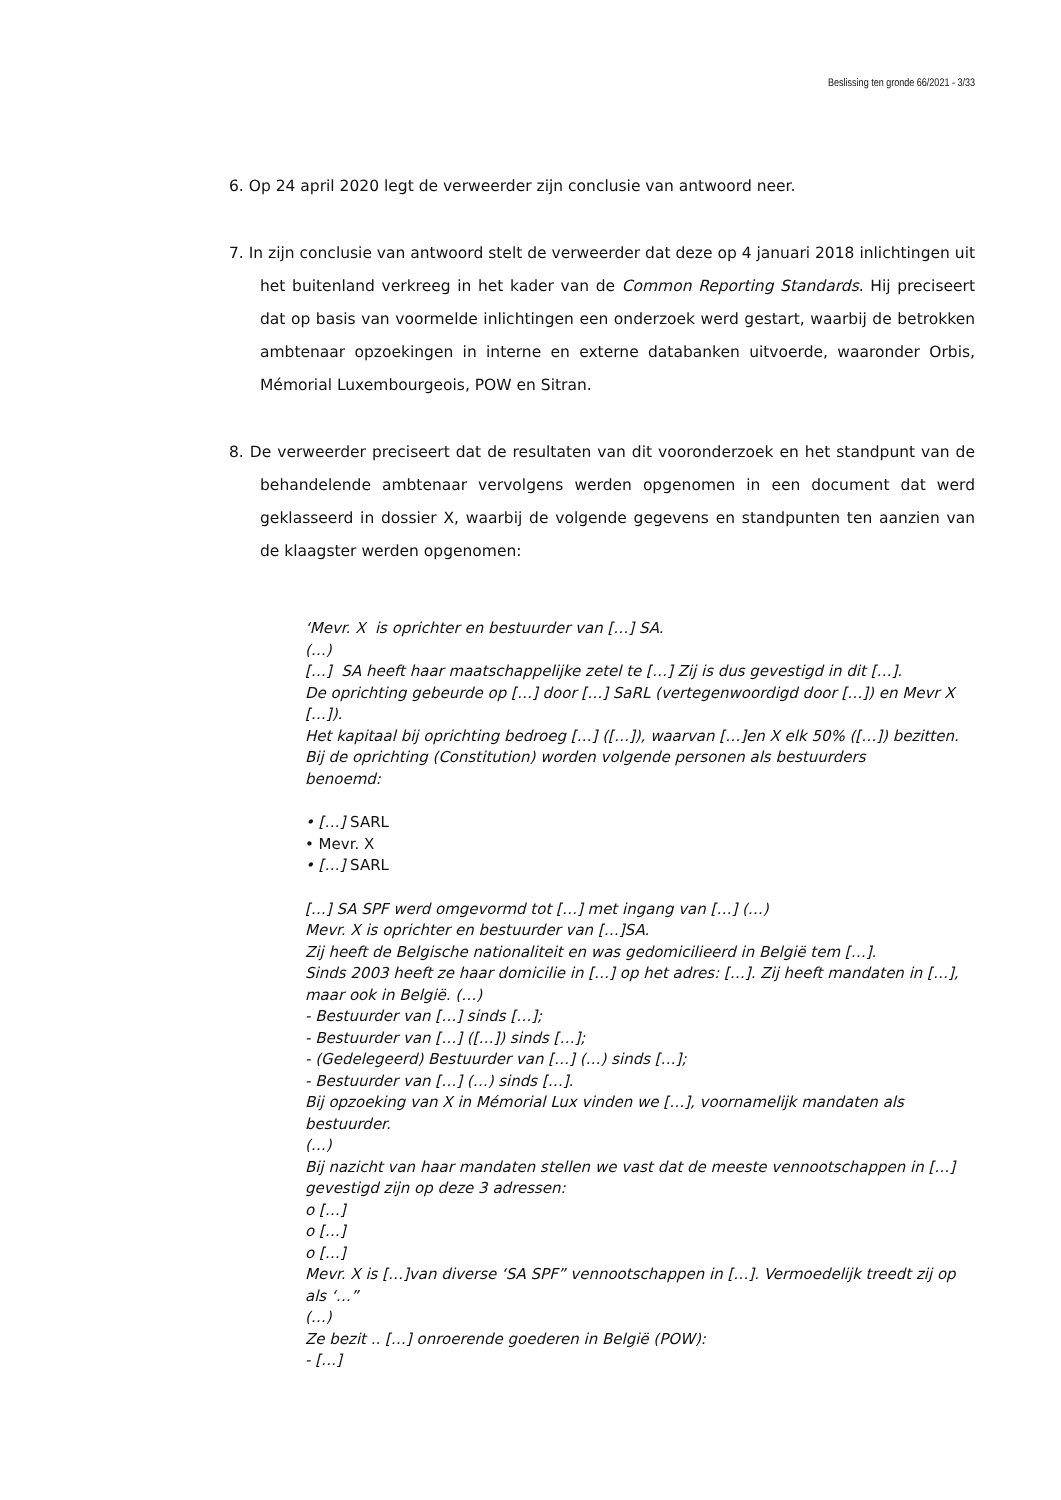Beslissing ten gronde 66/2021 - 3/33
6. Op 24 april 2020 legt de verweerder zijn conclusie van antwoord neer.
7. In zijn conclusie van antwoord stelt de verweerder dat deze op 4 januari 2018 inlichtingen uit het buitenland verkreeg in het kader van de Common Reporting Standards. Hij preciseert dat op basis van voormelde inlichtingen een onderzoek werd gestart, waarbij de betrokken ambtenaar opzoekingen in interne en externe databanken uitvoerde, waaronder Orbis, Mémorial Luxembourgeois, POW en Sitran.
8. De verweerder preciseert dat de resultaten van dit vooronderzoek en het standpunt van de behandelende ambtenaar vervolgens werden opgenomen in een document dat werd geklasseerd in dossier X, waarbij de volgende gegevens en standpunten ten aanzien van de klaagster werden opgenomen:
‘Mevr. X is oprichter en bestuurder van […] SA.
(…)
[…] SA heeft haar maatschappelijke zetel te […] Zij is dus gevestigd in dit […].
De oprichting gebeurde op […] door […] SaRL (vertegenwoordigd door […]) en Mevr X […]).
Het kapitaal bij oprichting bedroeg […] ([…]), waarvan […]en X elk 50% ([…]) bezitten.
Bij de oprichting (Constitution) worden volgende personen als bestuurders
benoemd:
• […] SARL
• Mevr. X
• […] SARL
[…] SA SPF werd omgevormd tot […] met ingang van […] (…)
Mevr. X is oprichter en bestuurder van […]SA.
Zij heeft de Belgische nationaliteit en was gedomicilieerd in België tem […].
Sinds 2003 heeft ze haar domicilie in […] op het adres: […]. Zij heeft mandaten in […], maar ook in België. (…)
- Bestuurder van […] sinds […];
- Bestuurder van […] ([…]) sinds […];
- (Gedelegeerd) Bestuurder van […] (…) sinds […];
- Bestuurder van […] (…) sinds […].
Bij opzoeking van X in Mémorial Lux vinden we […], voornamelijk mandaten als bestuurder.
(…)
Bij nazicht van haar mandaten stellen we vast dat de meeste vennootschappen in […] gevestigd zijn op deze 3 adressen:
o […]
o […]
o […]
Mevr. X is […]van diverse ‘SA SPF” vennootschappen in […]. Vermoedelijk treedt zij op als ‘…”
(…)
Ze bezit .. […] onroerende goederen in België (POW):
- […]